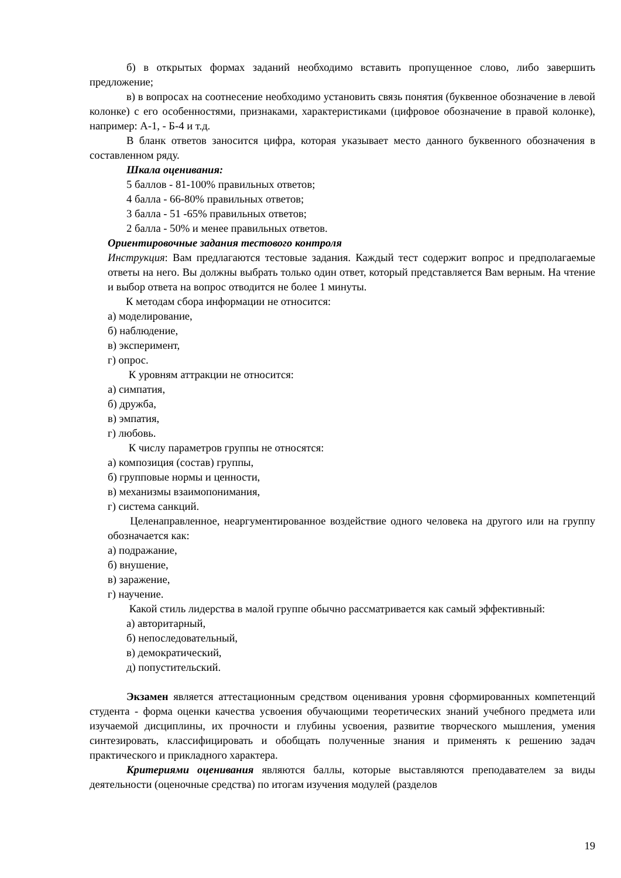б) в открытых формах заданий необходимо вставить пропущенное слово, либо завершить предложение;
в) в вопросах на соотнесение необходимо установить связь понятия (буквенное обозначение в левой колонке) с его особенностями, признаками, характеристиками (цифровое обозначение в правой колонке), например: А-1, - Б-4 и т.д.
В бланк ответов заносится цифра, которая указывает место данного буквенного обозначения в составленном ряду.
Шкала оценивания:
5 баллов - 81-100% правильных ответов;
4 балла - 66-80% правильных ответов;
3 балла - 51 -65% правильных ответов;
2 балла - 50% и менее правильных ответов.
Ориентировочные задания тестового контроля
Инструкция: Вам предлагаются тестовые задания. Каждый тест содержит вопрос и предполагаемые ответы на него. Вы должны выбрать только один ответ, который представляется Вам верным. На чтение и выбор ответа на вопрос отводится не более 1 минуты.
К методам сбора информации не относится:
а) моделирование,
б) наблюдение,
в) эксперимент,
г) опрос.
К уровням аттракции не относится:
а) симпатия,
б) дружба,
в) эмпатия,
г) любовь.
К числу параметров группы не относятся:
а) композиция (состав) группы,
б) групповые нормы и ценности,
в) механизмы взаимопонимания,
г) система санкций.
Целенаправленное, неаргументированное воздействие одного человека на другого или на группу обозначается как:
а) подражание,
б) внушение,
в) заражение,
г) научение.
Какой стиль лидерства в малой группе обычно рассматривается как самый эффективный:
а) авторитарный,
б) непоследовательный,
в) демократический,
д) попустительский.
Экзамен является аттестационным средством оценивания уровня сформированных компетенций студента - форма оценки качества усвоения обучающими теоретических знаний учебного предмета или изучаемой дисциплины, их прочности и глубины усвоения, развитие творческого мышления, умения синтезировать, классифицировать и обобщать полученные знания и применять к решению задач практического и прикладного характера.
Критериями оценивания являются баллы, которые выставляются преподавателем за виды деятельности (оценочные средства) по итогам изучения модулей (разделов
19